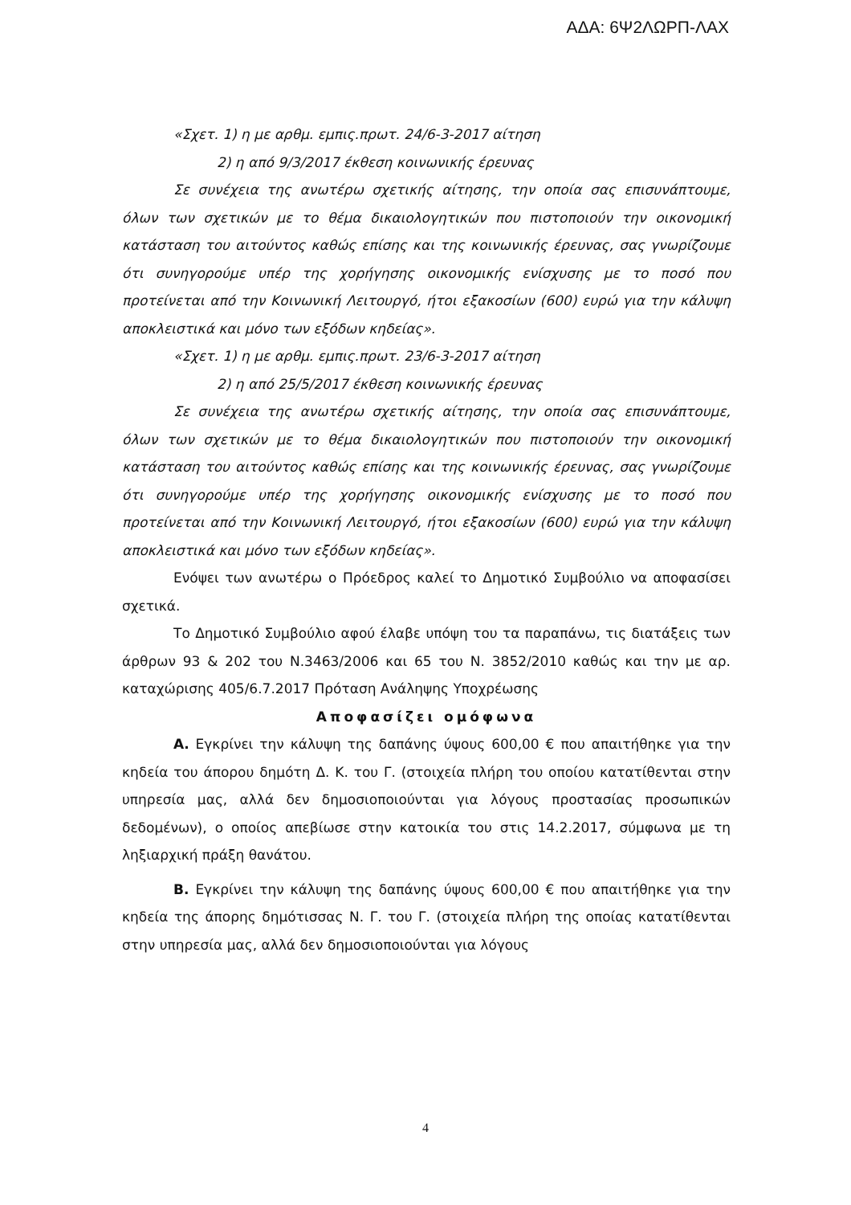ΑΔΑ: 6Ψ2ΛΩΡΠ-ΛΑΧ
«Σχετ. 1) η με αρθμ. εμπις.πρωτ. 24/6-3-2017 αίτηση
2) η από 9/3/2017 έκθεση κοινωνικής έρευνας
Σε συνέχεια της ανωτέρω σχετικής αίτησης, την οποία σας επισυνάπτουμε, όλων των σχετικών με το θέμα δικαιολογητικών που πιστοποιούν την οικονομική κατάσταση του αιτούντος καθώς επίσης και της κοινωνικής έρευνας, σας γνωρίζουμε ότι συνηγορούμε υπέρ της χορήγησης οικονομικής ενίσχυσης με το ποσό που προτείνεται από την Κοινωνική Λειτουργό, ήτοι εξακοσίων (600) ευρώ για την κάλυψη αποκλειστικά και μόνο των εξόδων κηδείας».
«Σχετ. 1) η με αρθμ. εμπις.πρωτ. 23/6-3-2017 αίτηση
2) η από 25/5/2017 έκθεση κοινωνικής έρευνας
Σε συνέχεια της ανωτέρω σχετικής αίτησης, την οποία σας επισυνάπτουμε, όλων των σχετικών με το θέμα δικαιολογητικών που πιστοποιούν την οικονομική κατάσταση του αιτούντος καθώς επίσης και της κοινωνικής έρευνας, σας γνωρίζουμε ότι συνηγορούμε υπέρ της χορήγησης οικονομικής ενίσχυσης με το ποσό που προτείνεται από την Κοινωνική Λειτουργό, ήτοι εξακοσίων (600) ευρώ για την κάλυψη αποκλειστικά και μόνο των εξόδων κηδείας».
Ενόψει των ανωτέρω ο Πρόεδρος καλεί το Δημοτικό Συμβούλιο να αποφασίσει σχετικά.
Το Δημοτικό Συμβούλιο αφού έλαβε υπόψη του τα παραπάνω, τις διατάξεις των άρθρων 93 & 202 του Ν.3463/2006 και 65 του Ν. 3852/2010 καθώς και την με αρ. καταχώρισης 405/6.7.2017 Πρόταση Ανάληψης Υποχρέωσης
Αποφασίζει ομόφωνα
Α. Εγκρίνει την κάλυψη της δαπάνης ύψους 600,00 € που απαιτήθηκε για την κηδεία του άπορου δημότη Δ. Κ. του Γ. (στοιχεία πλήρη του οποίου κατατίθενται στην υπηρεσία μας, αλλά δεν δημοσιοποιούνται για λόγους προστασίας προσωπικών δεδομένων), ο οποίος απεβίωσε στην κατοικία του στις 14.2.2017, σύμφωνα με τη ληξιαρχική πράξη θανάτου.
Β. Εγκρίνει την κάλυψη της δαπάνης ύψους 600,00 € που απαιτήθηκε για την κηδεία της άπορης δημότισσας Ν. Γ. του Γ. (στοιχεία πλήρη της οποίας κατατίθενται στην υπηρεσία μας, αλλά δεν δημοσιοποιούνται για λόγους
4